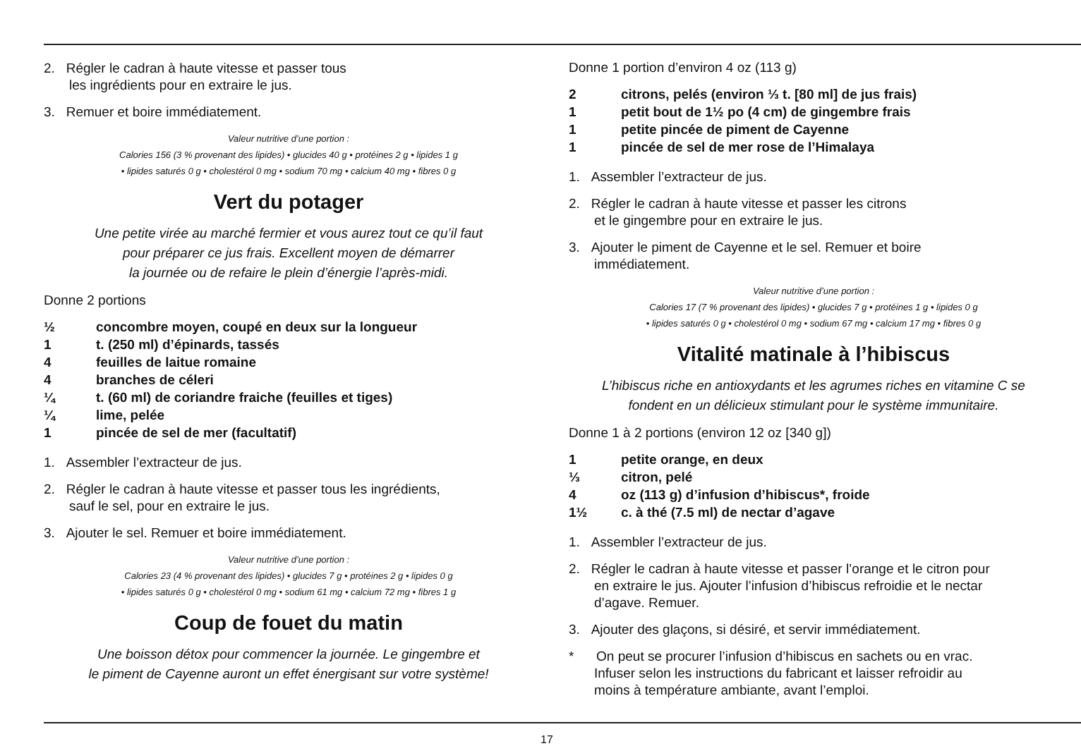2. Régler le cadran à haute vitesse et passer tous
les ingrédients pour en extraire le jus.
3. Remuer et boire immédiatement.
Valeur nutritive d’une portion :
Calories 156 (3 % provenant des lipides) • glucides 40 g • protéines 2 g • lipides 1 g
• lipides saturés 0 g • cholestérol 0 mg • sodium 70 mg • calcium 40 mg • fibres 0 g
Vert du potager
Une petite virée au marché fermier et vous aurez tout ce qu’il faut
pour préparer ce jus frais. Excellent moyen de démarrer
la journée ou de refaire le plein d’énergie l’après-midi.
Donne 2 portions
½ concombre moyen, coupé en deux sur la longueur
1 t. (250 ml) d’épinards, tassés
4 feuilles de laitue romaine
4 branches de céleri
¼ t. (60 ml) de coriandre fraiche (feuilles et tiges)
¼ lime, pelée
1 pincée de sel de mer (facultatif)
1. Assembler l’extracteur de jus.
2. Régler le cadran à haute vitesse et passer tous les ingrédients,
sauf le sel, pour en extraire le jus.
3. Ajouter le sel. Remuer et boire immédiatement.
Valeur nutritive d’une portion :
Calories 23 (4 % provenant des lipides) • glucides 7 g • protéines 2 g • lipides 0 g
• lipides saturés 0 g • cholestérol 0 mg • sodium 61 mg • calcium 72 mg • fibres 1 g
Coup de fouet du matin
Une boisson détox pour commencer la journée. Le gingembre et
le piment de Cayenne auront un effet énergisant sur votre système!
Donne 1 portion d’environ 4 oz (113 g)
2 citrons, pelés (environ ⅓ t. [80 ml] de jus frais)
1 petit bout de 1½ po (4 cm) de gingembre frais
1 petite pincée de piment de Cayenne
1 pincée de sel de mer rose de l’Himalaya
1. Assembler l’extracteur de jus.
2. Régler le cadran à haute vitesse et passer les citrons
et le gingembre pour en extraire le jus.
3. Ajouter le piment de Cayenne et le sel. Remuer et boire
immédiatement.
Valeur nutritive d’une portion :
Calories 17 (7 % provenant des lipides) • glucides 7 g • protéines 1 g • lipides 0 g
• lipides saturés 0 g • cholestérol 0 mg • sodium 67 mg • calcium 17 mg • fibres 0 g
Vitalité matinale à l’hibiscus
L’hibiscus riche en antioxydants et les agrumes riches en vitamine C se
fondent en un délicieux stimulant pour le système immunitaire.
Donne 1 à 2 portions (environ 12 oz [340 g])
1 petite orange, en deux
⅓ citron, pelé
4 oz (113 g) d’infusion d’hibiscus*, froide
1½ c. à thé (7.5 ml) de nectar d’agave
1. Assembler l’extracteur de jus.
2. Régler le cadran à haute vitesse et passer l’orange et le citron pour
en extraire le jus. Ajouter l’infusion d’hibiscus refroidie et le nectar
d’agave. Remuer.
3. Ajouter des glaçons, si désiré, et servir immédiatement.
* On peut se procurer l’infusion d’hibiscus en sachets ou en vrac.
Infuser selon les instructions du fabricant et laisser refroidir au
moins à température ambiante, avant l’emploi.
17